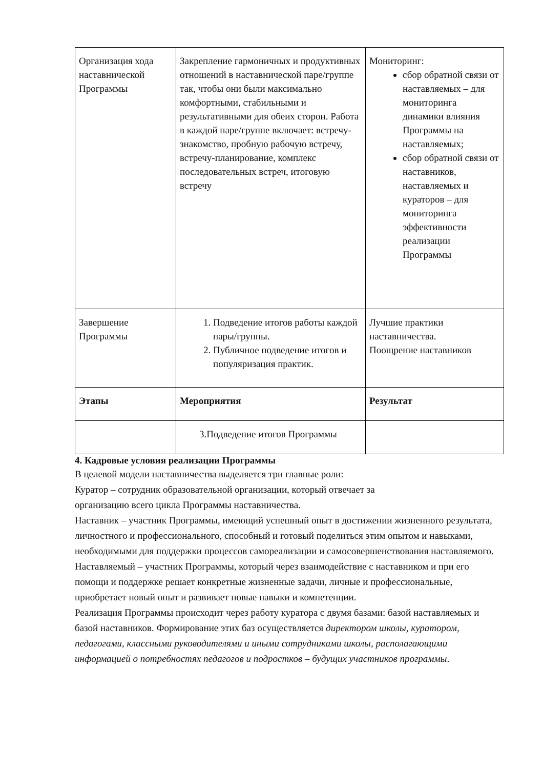| Организация хода наставнической Программы | Закрепление гармоничных и продуктивных отношений в наставнической паре/группе так, чтобы они были максимально комфортными, стабильными и результативными для обеих сторон. Работа в каждой паре/группе включает: встречу-знакомство, пробную рабочую встречу, встречу-планирование, комплекс последовательных встреч, итоговую встречу | Мониторинг: сбор обратной связи от наставляемых – для мониторинга динамики влияния Программы на наставляемых; сбор обратной связи от наставников, наставляемых и кураторов – для мониторинга эффективности реализации Программы |
| Завершение Программы | 1. Подведение итогов работы каждой пары/группы. 2. Публичное подведение итогов и популяризация практик. | Лучшие практики наставничества. Поощрение наставников |
| Этапы | Мероприятия | Результат |
| | 3.Подведение итогов Программы | |
4. Кадровые условия реализации Программы
В целевой модели наставничества выделяется три главные роли:
Куратор – сотрудник образовательной организации, который отвечает за
организацию всего цикла Программы наставничества.
Наставник – участник Программы, имеющий успешный опыт в достижении жизненного результата, личностного и профессионального, способный и готовый поделиться этим опытом и навыками, необходимыми для поддержки процессов самореализации и самосовершенствования наставляемого.
Наставляемый – участник Программы, который через взаимодействие с наставником и при его помощи и поддержке решает конкретные жизненные задачи, личные и профессиональные, приобретает новый опыт и развивает новые навыки и компетенции.
Реализация Программы происходит через работу куратора с двумя базами: базой наставляемых и базой наставников. Формирование этих баз осуществляется директором школы, куратором, педагогами, классными руководителями и иными сотрудниками школы, располагающими информацией о потребностях педагогов и подростков – будущих участников программы.